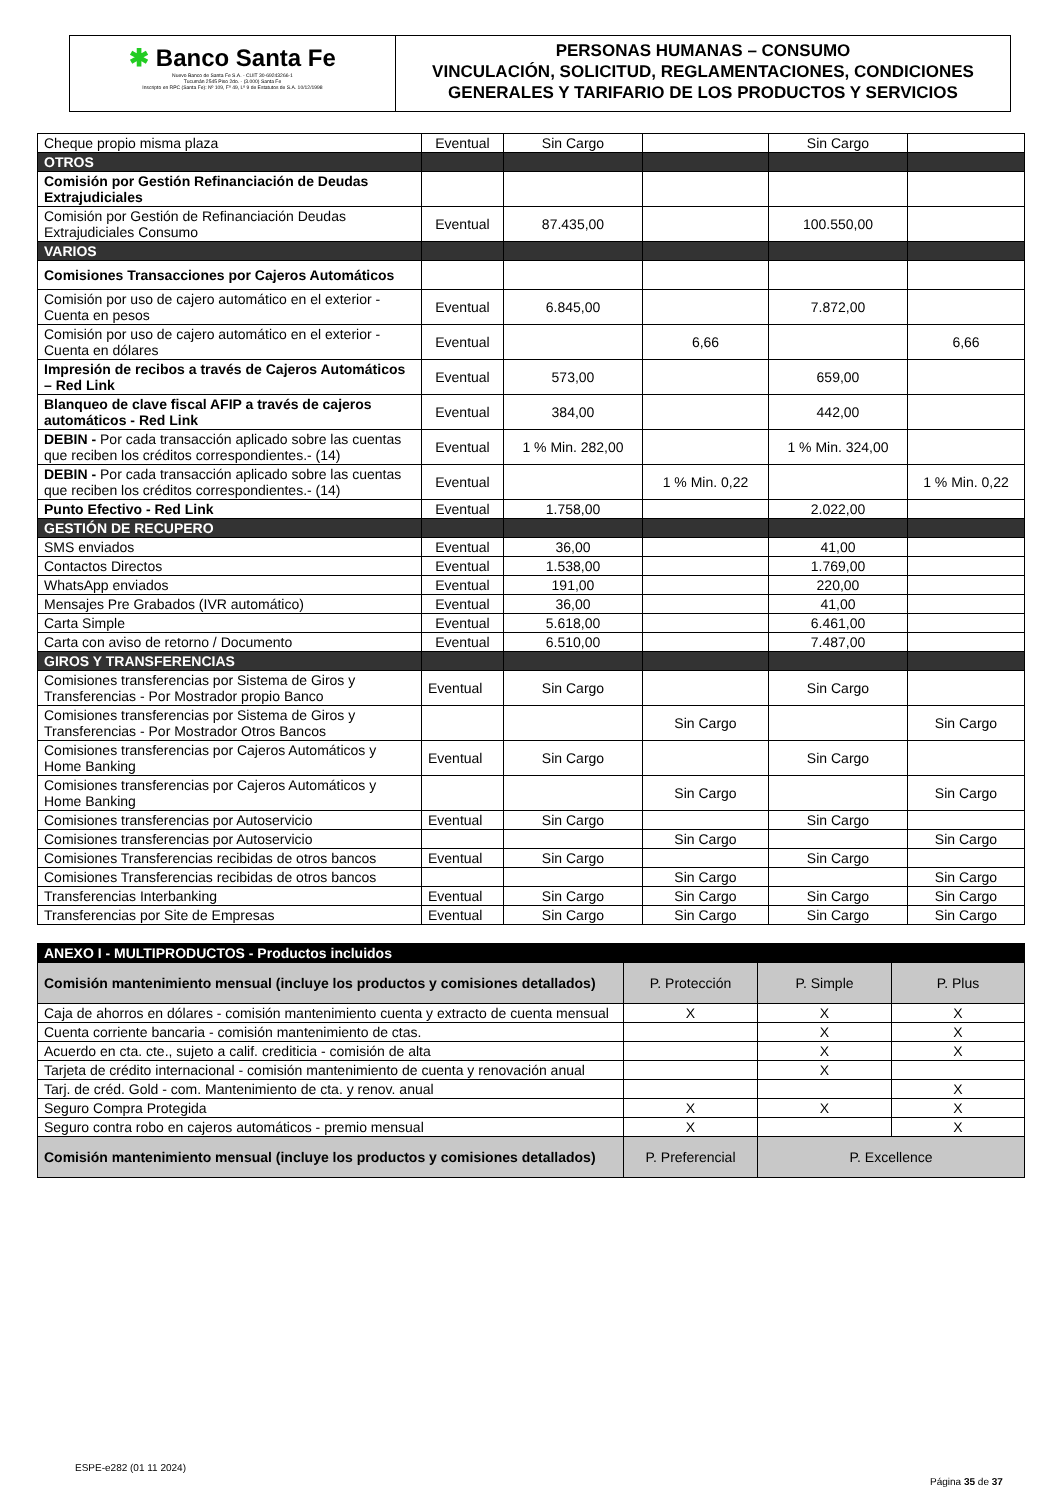✱ Banco Santa Fe
Nuevo Banco de Santa Fe S.A. - CUIT 30-69243266-1
Tucumán 2545 Piso 2do. - (3.000) Santa Fe
Inscripto en RPC (Santa Fe): Nº 109, Fº 49, Lº 9 de Estatutos de S.A. 10/12/1998
PERSONAS HUMANAS – CONSUMO
VINCULACIÓN, SOLICITUD, REGLAMENTACIONES, CONDICIONES
GENERALES Y TARIFARIO DE LOS PRODUCTOS Y SERVICIOS
| Cheque propio misma plaza | Eventual | Sin Cargo | | Sin Cargo | |
| OTROS | | | | | |
| Comisión por Gestión Refinanciación de Deudas Extrajudiciales | | | | | |
| Comisión por Gestión de Refinanciación Deudas Extrajudiciales Consumo | Eventual | 87.435,00 | | 100.550,00 | |
| VARIOS | | | | | |
| Comisiones Transacciones por Cajeros Automáticos | | | | | |
| Comisión por uso de cajero automático en el exterior - Cuenta en pesos | Eventual | 6.845,00 | | 7.872,00 | |
| Comisión por uso de cajero automático en el exterior - Cuenta en dólares | Eventual | | 6,66 | | 6,66 |
| Impresión de recibos a través de Cajeros Automáticos – Red Link | Eventual | 573,00 | | 659,00 | |
| Blanqueo de clave fiscal AFIP a través de cajeros automáticos - Red Link | Eventual | 384,00 | | 442,00 | |
| DEBIN - Por cada transacción aplicado sobre las cuentas que reciben los créditos correspondientes.- (14) | Eventual | 1 % Min. 282,00 | | 1 % Min. 324,00 | |
| DEBIN - Por cada transacción aplicado sobre las cuentas que reciben los créditos correspondientes.- (14) | Eventual | | 1 % Min. 0,22 | | 1 % Min. 0,22 |
| Punto Efectivo - Red Link | Eventual | 1.758,00 | | 2.022,00 | |
| GESTIÓN DE RECUPERO | | | | | |
| SMS enviados | Eventual | 36,00 | | 41,00 | |
| Contactos Directos | Eventual | 1.538,00 | | 1.769,00 | |
| WhatsApp enviados | Eventual | 191,00 | | 220,00 | |
| Mensajes Pre Grabados (IVR automático) | Eventual | 36,00 | | 41,00 | |
| Carta Simple | Eventual | 5.618,00 | | 6.461,00 | |
| Carta con aviso de retorno / Documento | Eventual | 6.510,00 | | 7.487,00 | |
| GIROS Y TRANSFERENCIAS | | | | | |
| Comisiones transferencias por Sistema de Giros y Transferencias - Por Mostrador propio Banco | Eventual | Sin Cargo | | Sin Cargo | |
| Comisiones transferencias por Sistema de Giros y Transferencias - Por Mostrador Otros Bancos | | | Sin Cargo | | Sin Cargo |
| Comisiones transferencias por Cajeros Automáticos y Home Banking | Eventual | Sin Cargo | | Sin Cargo | |
| Comisiones transferencias por Cajeros Automáticos y Home Banking | | | Sin Cargo | | Sin Cargo |
| Comisiones transferencias por Autoservicio | Eventual | Sin Cargo | | Sin Cargo | |
| Comisiones transferencias por Autoservicio | | | Sin Cargo | | Sin Cargo |
| Comisiones Transferencias recibidas de otros bancos | Eventual | Sin Cargo | | Sin Cargo | |
| Comisiones Transferencias recibidas de otros bancos | | | Sin Cargo | | Sin Cargo |
| Transferencias Interbanking | Eventual | Sin Cargo | Sin Cargo | Sin Cargo | Sin Cargo |
| Transferencias por Site de Empresas | Eventual | Sin Cargo | Sin Cargo | Sin Cargo | Sin Cargo |
| ANEXO I - MULTIPRODUCTOS - Productos incluidos | | | |
| Comisión mantenimiento mensual (incluye los productos y comisiones detallados) | P. Protección | P. Simple | P. Plus |
| Caja de ahorros en dólares - comisión mantenimiento cuenta y extracto de cuenta mensual | X | X | X |
| Cuenta corriente bancaria - comisión mantenimiento de ctas. | | X | X |
| Acuerdo en cta. cte., sujeto a calif. crediticia - comisión de alta | | X | X |
| Tarjeta de crédito internacional - comisión mantenimiento de cuenta y renovación anual | | X | |
| Tarj. de créd. Gold - com. Mantenimiento de cta. y renov. anual | | | X |
| Seguro Compra Protegida | X | X | X |
| Seguro contra robo en cajeros automáticos - premio mensual | X | | X |
| Comisión mantenimiento mensual (incluye los productos y comisiones detallados) | P. Preferencial | P. Excellence | |
ESPE-e282 (01 11 2024)
Página 35 de 37